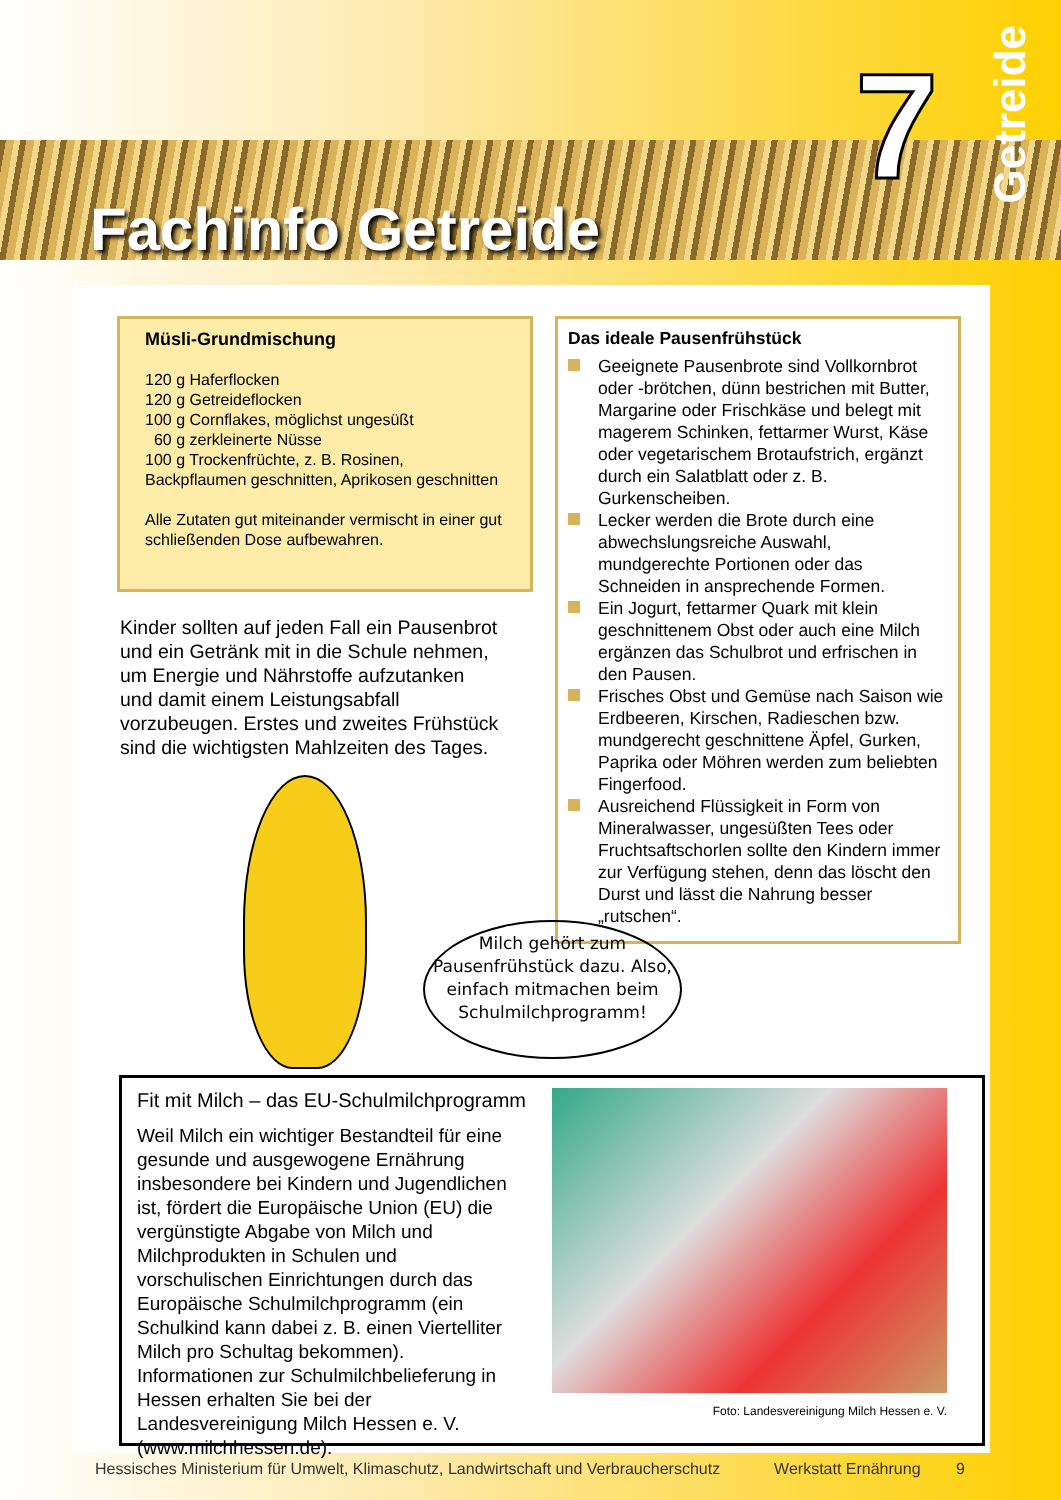Fachinfo Getreide
7
Getreide
Müsli-Grundmischung
120 g Haferflocken
120 g Getreideflocken
100 g Cornflakes, möglichst ungesüßt
60 g zerkleinerte Nüsse
100 g Trockenfrüchte, z. B. Rosinen, Backpflaumen geschnitten, Aprikosen geschnitten
Alle Zutaten gut miteinander vermischt in einer gut schließenden Dose aufbewahren.
Das ideale Pausenfrühstück
Geeignete Pausenbrote sind Vollkornbrot oder -brötchen, dünn bestrichen mit Butter, Margarine oder Frischkäse und belegt mit magerem Schinken, fettarmer Wurst, Käse oder vegetarischem Brotaufstrich, ergänzt durch ein Salatblatt oder z. B. Gurkenscheiben.
Lecker werden die Brote durch eine abwechslungsreiche Auswahl, mundgerechte Portionen oder das Schneiden in ansprechende Formen.
Ein Jogurt, fettarmer Quark mit klein geschnittenem Obst oder auch eine Milch ergänzen das Schulbrot und erfrischen in den Pausen.
Frisches Obst und Gemüse nach Saison wie Erdbeeren, Kirschen, Radieschen bzw. mundgerecht geschnittene Äpfel, Gurken, Paprika oder Möhren werden zum beliebten Fingerfood.
Ausreichend Flüssigkeit in Form von Mineralwasser, ungesüßten Tees oder Fruchtsaftschorlen sollte den Kindern immer zur Verfügung stehen, denn das löscht den Durst und lässt die Nahrung besser „rutschen“.
Kinder sollten auf jeden Fall ein Pausenbrot und ein Getränk mit in die Schule nehmen, um Energie und Nährstoffe aufzutanken und damit einem Leistungsabfall vorzubeugen. Erstes und zweites Frühstück sind die wichtigsten Mahlzeiten des Tages.
Milch gehört zum Pausenfrühstück dazu. Also, einfach mitmachen beim Schulmilchprogramm!
Fit mit Milch – das EU-Schulmilchprogramm
Weil Milch ein wichtiger Bestandteil für eine gesunde und ausgewogene Ernährung insbesondere bei Kindern und Jugendlichen ist, fördert die Europäische Union (EU) die vergünstigte Abgabe von Milch und Milchprodukten in Schulen und vorschulischen Einrichtungen durch das Europäische Schulmilchprogramm (ein Schulkind kann dabei z. B. einen Viertelliter Milch pro Schultag bekommen).
Informationen zur Schulmilchbelieferung in Hessen erhalten Sie bei der Landesvereinigung Milch Hessen e. V. (www.milchhessen.de).
Foto: Landesvereinigung Milch Hessen e. V.
Hessisches Ministerium für Umwelt, Klimaschutz, Landwirtschaft und Verbraucherschutz Werkstatt Ernährung 9